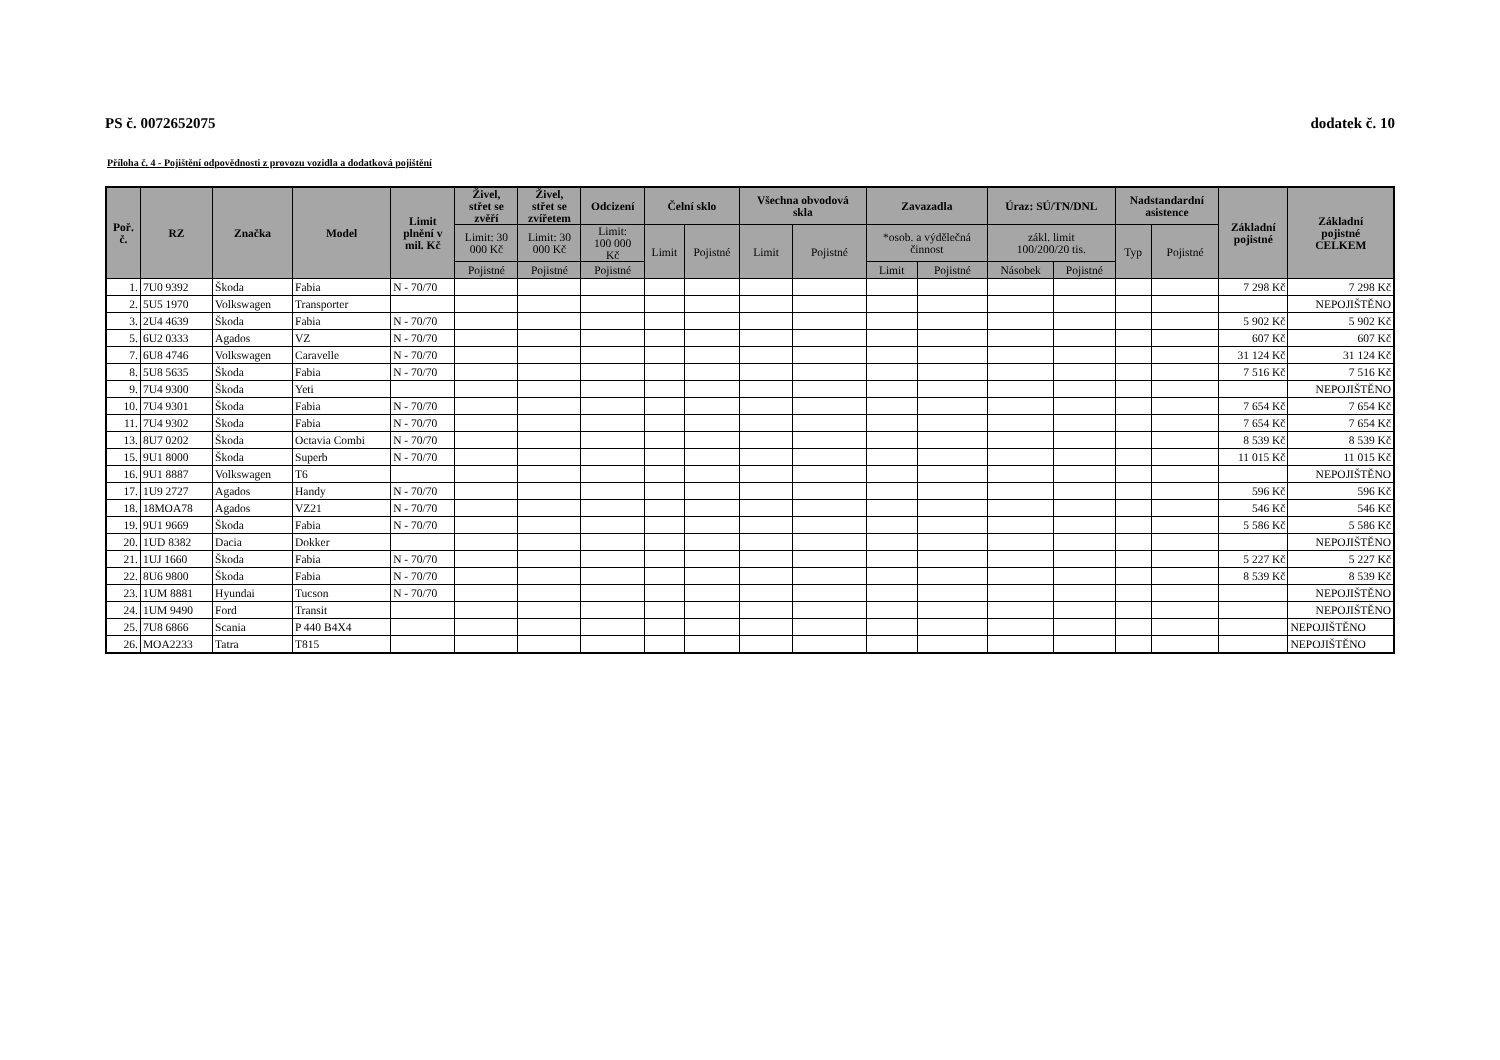PS č. 0072652075 dodatek č. 10
Příloha č. 4 - Pojištění odpovědnosti z provozu vozidla a dodatková pojištění
| Poř. č. | RZ | Značka | Model | Limit plnění v mil. Kč | Živel, střet se zvěří | Živel, střet se zvířetem | Odcizení | Čelní sklo | | Všechna obvodová skla | | Zavazadla | | Úraz: SÚ/TN/DNL | | Nadstandardní asistence | | Základní pojistné | Základní pojistné CELKEM |
| --- | --- | --- | --- | --- | --- | --- | --- | --- | --- | --- | --- | --- | --- | --- | --- | --- | --- | --- | --- |
| | | | | | Limit: 30 000 Kč | Limit: 30 000 Kč | Limit: 100 000 Kč | Limit | Pojistné | Limit | Pojistné | *osob. a výdělečná činnost | | zákl. limit 100/200/20 tis. | | Typ | Pojistné | | |
| | | | | | Pojistné | Pojistné | Pojistné | | | | | Limit | Pojistné | Násobek | Pojistné | | | | |
| 1. | 7U0 9392 | Škoda | Fabia | N - 70/70 | | | | | | | | | | | | | | 7 298 Kč | 7 298 Kč |
| 2. | 5U5 1970 | Volkswagen | Transporter | | | | | | | | | | | | | | | | NEPOJIŠTĚNO |
| 3. | 2U4 4639 | Škoda | Fabia | N - 70/70 | | | | | | | | | | | | | | 5 902 Kč | 5 902 Kč |
| 5. | 6U2 0333 | Agados | VZ | N - 70/70 | | | | | | | | | | | | | | 607 Kč | 607 Kč |
| 7. | 6U8 4746 | Volkswagen | Caravelle | N - 70/70 | | | | | | | | | | | | | | 31 124 Kč | 31 124 Kč |
| 8. | 5U8 5635 | Škoda | Fabia | N - 70/70 | | | | | | | | | | | | | | 7 516 Kč | 7 516 Kč |
| 9. | 7U4 9300 | Škoda | Yeti | | | | | | | | | | | | | | | | NEPOJIŠTĚNO |
| 10. | 7U4 9301 | Škoda | Fabia | N - 70/70 | | | | | | | | | | | | | | 7 654 Kč | 7 654 Kč |
| 11. | 7U4 9302 | Škoda | Fabia | N - 70/70 | | | | | | | | | | | | | | 7 654 Kč | 7 654 Kč |
| 13. | 8U7 0202 | Škoda | Octavia Combi | N - 70/70 | | | | | | | | | | | | | | 8 539 Kč | 8 539 Kč |
| 15. | 9U1 8000 | Škoda | Superb | N - 70/70 | | | | | | | | | | | | | | 11 015 Kč | 11 015 Kč |
| 16. | 9U1 8887 | Volkswagen | T6 | | | | | | | | | | | | | | | | NEPOJIŠTĚNO |
| 17. | 1U9 2727 | Agados | Handy | N - 70/70 | | | | | | | | | | | | | | 596 Kč | 596 Kč |
| 18. | 18MOA78 | Agados | VZ21 | N - 70/70 | | | | | | | | | | | | | | 546 Kč | 546 Kč |
| 19. | 9U1 9669 | Škoda | Fabia | N - 70/70 | | | | | | | | | | | | | | 5 586 Kč | 5 586 Kč |
| 20. | 1UD 8382 | Dacia | Dokker | | | | | | | | | | | | | | | | NEPOJIŠTĚNO |
| 21. | 1UJ 1660 | Škoda | Fabia | N - 70/70 | | | | | | | | | | | | | | 5 227 Kč | 5 227 Kč |
| 22. | 8U6 9800 | Škoda | Fabia | N - 70/70 | | | | | | | | | | | | | | 8 539 Kč | 8 539 Kč |
| 23. | 1UM 8881 | Hyundai | Tucson | N - 70/70 | | | | | | | | | | | | | | | NEPOJIŠTĚNO |
| 24. | 1UM 9490 | Ford | Transit | | | | | | | | | | | | | | | | NEPOJIŠTĚNO |
| 25. | 7U8 6866 | Scania | P 440 B4X4 | | | | | | | | | | | | | | | | NEPOJIŠTĚNO |
| 26. | MOA2233 | Tatra | T815 | | | | | | | | | | | | | | | | NEPOJIŠTĚNO |